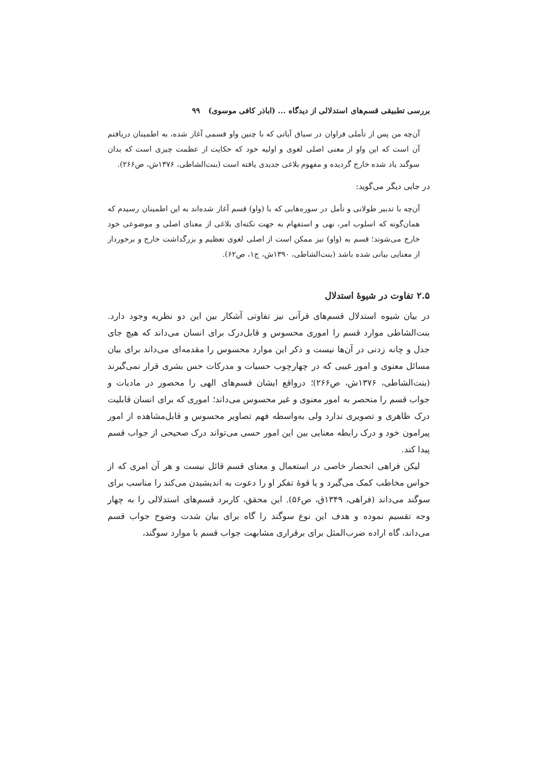بررسی تطبیقی قسم‌های استدلالی از دیدگاه ... (اباذر کافی موسوی) ۹۹
آن‌چه من پس از تأملی فراوان در سیاق آیاتی که با چنین واو قسمی آغاز شده، به اطمینان دریافتم آن است که این واو از معنی اصلی لغوی و اولیه خود که حکایت از عظمت چیزی است که بدان سوگند یاد شده خارج گردیده و مفهوم بلاغی جدیدی یافته است (بنت‌الشاطی، ۱۳۷۶ش، ص۲۶۶).
در جایی دیگر می‌گوید:
آن‌چه با تدبیر طولانی و تأمل در سوره‌هایی که با (واو) قسم آغاز شده‌اند به این اطمینان رسیدم که همان‌گونه که اسلوب امر، نهی و استفهام به جهت نکته‌ای بلاغی از معنای اصلی و موضوعی خود خارج می‌شوند؛ قسم به (واو) نیز ممکن است از اصلی لغوی تعظیم و بزرگداشت خارج و برخوردار از معنایی بیانی شده باشد (بنت‌الشاطی، ۱۳۹۰ش، ج۱، ص۶۲).
۲.۵ تفاوت در شیوهٔ استدلال
در بیان شیوه استدلال قسم‌های قرآنی نیز تفاوتی آشکار بین این دو نظریه وجود دارد. بنت‌الشاطی موارد قسم را اموری محسوس و قابل‌درک برای انسان می‌داند که هیچ جای جدل و چانه زدنی در آن‌ها نیست و ذکر این موارد محسوس را مقدمه‌ای می‌داند برای بیان مسائل معنوی و امور غیبی که در چهارچوب حسیات و مدرکات حس بشری قرار نمی‌گیرند (بنت‌الشاطی، ۱۳۷۶ش، ص۲۶۶)؛ درواقع ایشان قسم‌های الهی را محصور در مادیات و جواب قسم را منحصر به امور معنوی و غیر محسوس می‌داند؛ اموری که برای انسان قابلیت درک ظاهری و تصویری ندارد ولی به‌واسطه فهم تصاویر محسوس و قابل‌مشاهده از امور پیرامون خود و درک رابطه معنایی بین این امور حسی می‌تواند درک صحیحی از جواب قسم پیدا کند.
لیکن فراهی انحصار خاصی در استعمال و معنای قسم قائل نیست و هر آن امری که از حواس مخاطب کمک می‌گیرد و یا قوهٔ تفکر او را دعوت به اندیشیدن می‌کند را مناسب برای سوگند می‌داند (فراهی، ۱۳۴۹ق، ص۵۶). این محقق، کاربرد قسم‌های استدلالی را به چهار وجه تقسیم نموده و هدف این نوع سوگند را گاه برای بیان شدت وضوح جواب قسم می‌داند، گاه اراده ضرب‌المثل برای برقراری مشابهت جواب قسم با موارد سوگند،